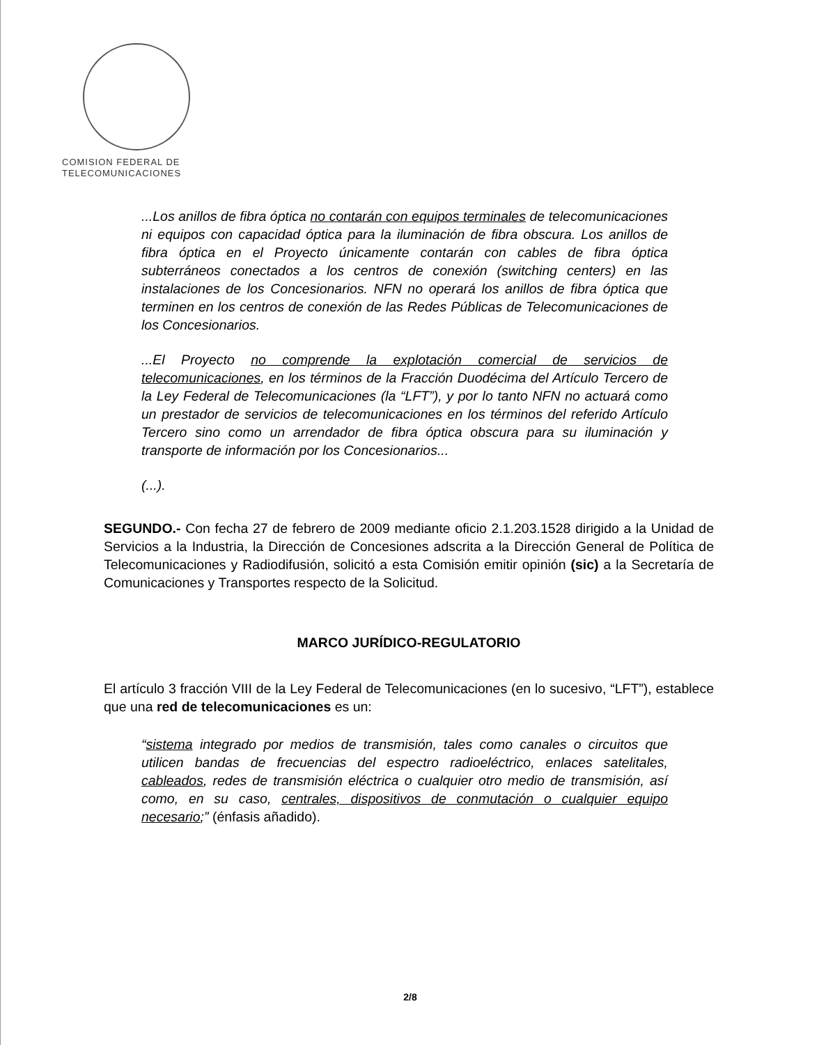COMISION FEDERAL DE
TELECOMUNICACIONES
...Los anillos de fibra óptica no contarán con equipos terminales de telecomunicaciones ni equipos con capacidad óptica para la iluminación de fibra obscura. Los anillos de fibra óptica en el Proyecto únicamente contarán con cables de fibra óptica subterráneos conectados a los centros de conexión (switching centers) en las instalaciones de los Concesionarios. NFN no operará los anillos de fibra óptica que terminen en los centros de conexión de las Redes Públicas de Telecomunicaciones de los Concesionarios.
...El Proyecto no comprende la explotación comercial de servicios de telecomunicaciones, en los términos de la Fracción Duodécima del Artículo Tercero de la Ley Federal de Telecomunicaciones (la “LFT”), y por lo tanto NFN no actuará como un prestador de servicios de telecomunicaciones en los términos del referido Artículo Tercero sino como un arrendador de fibra óptica obscura para su iluminación y transporte de información por los Concesionarios...
(...).
SEGUNDO.- Con fecha 27 de febrero de 2009 mediante oficio 2.1.203.1528 dirigido a la Unidad de Servicios a la Industria, la Dirección de Concesiones adscrita a la Dirección General de Política de Telecomunicaciones y Radiodifusión, solicitó a esta Comisión emitir opinión (sic) a la Secretaría de Comunicaciones y Transportes respecto de la Solicitud.
MARCO JURÍDICO-REGULATORIO
El artículo 3 fracción VIII de la Ley Federal de Telecomunicaciones (en lo sucesivo, “LFT”), establece que una red de telecomunicaciones es un:
“sistema integrado por medios de transmisión, tales como canales o circuitos que utilicen bandas de frecuencias del espectro radioeléctrico, enlaces satelitales, cableados, redes de transmisión eléctrica o cualquier otro medio de transmisión, así como, en su caso, centrales, dispositivos de conmutación o cualquier equipo necesario;” (énfasis añadido).
2/8